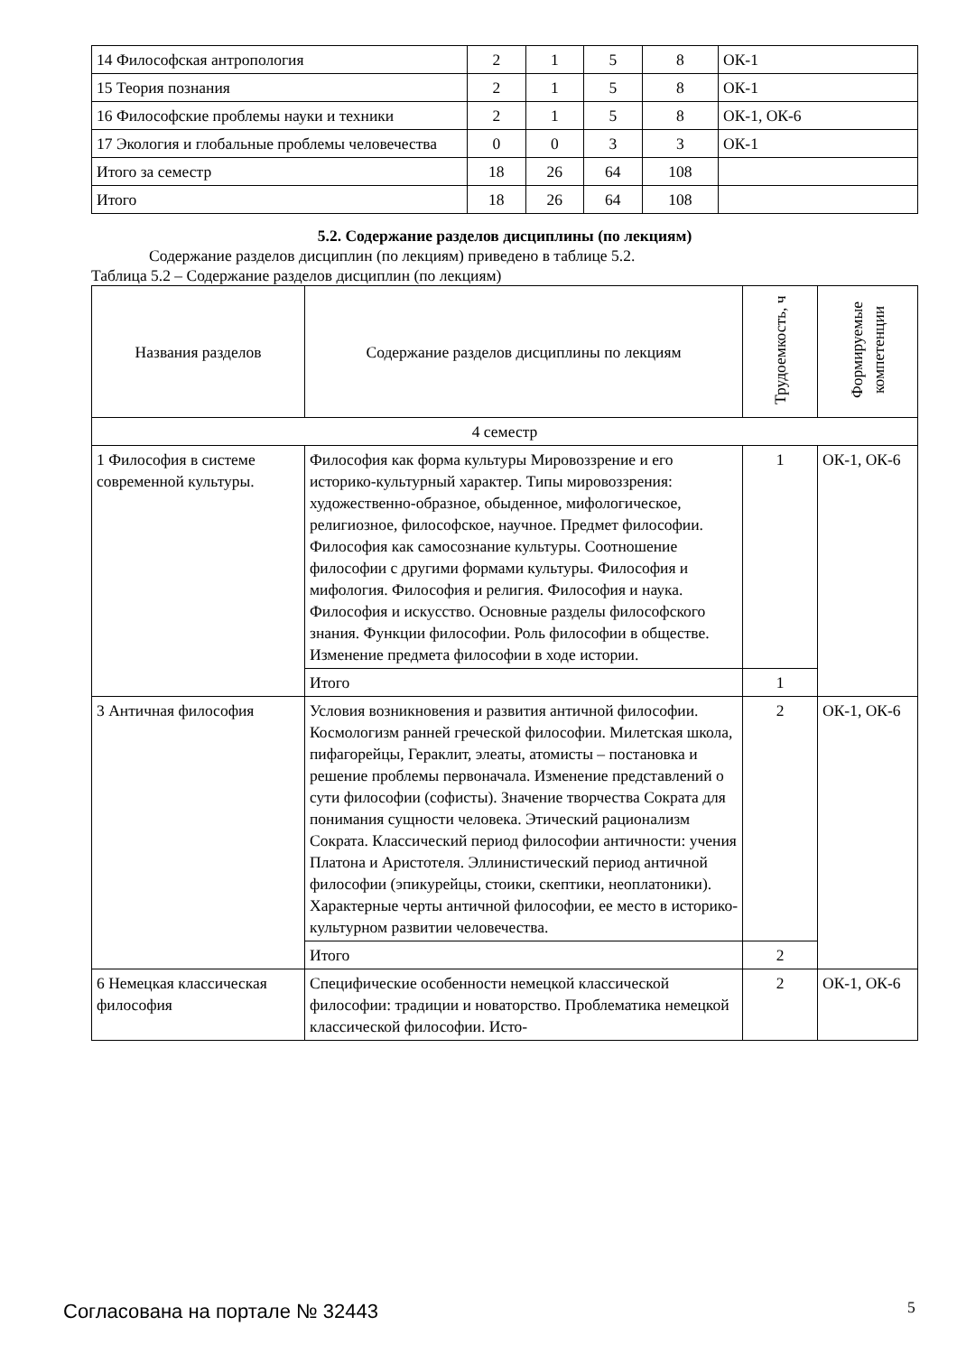| 14 Философская антропология | 2 | 1 | 5 | 8 | ОК-1 |
| 15 Теория познания | 2 | 1 | 5 | 8 | ОК-1 |
| 16 Философские проблемы науки и техники | 2 | 1 | 5 | 8 | ОК-1, ОК-6 |
| 17 Экология и глобальные проблемы человечества | 0 | 0 | 3 | 3 | ОК-1 |
| Итого за семестр | 18 | 26 | 64 | 108 | |
| Итого | 18 | 26 | 64 | 108 | |
5.2. Содержание разделов дисциплины (по лекциям)
Содержание разделов дисциплин (по лекциям) приведено в таблице 5.2.
Таблица 5.2 – Содержание разделов дисциплин (по лекциям)
| Названия разделов | Содержание разделов дисциплины по лекциям | Трудоемкость, ч | Формируемые компетенции |
| --- | --- | --- | --- |
| 4 семестр | | | |
| 1 Философия в системе современной культуры. | Философия как форма культуры Мировоззрение и его историко-культурный характер. Типы мировоззрения: художественно-образное, обыденное, мифологическое, религиозное, философское, научное. Предмет философии. Философия как самосознание культуры. Соотношение философии с другими формами культуры. Философия и мифология. Философия и религия. Философия и наука. Философия и искусство. Основные разделы философского знания. Функции философии. Роль философии в обществе. Изменение предмета философии в ходе истории. | 1 | ОК-1, ОК-6 |
| | Итого | 1 | |
| 3 Античная философия | Условия возникновения и развития античной философии. Космологизм ранней греческой философии. Милетская школа, пифагорейцы, Гераклит, элеаты, атомисты – постановка и решение проблемы первоначала. Изменение представлений о сути философии (софисты). Значение творчества Сократа для понимания сущности человека. Этический рационализм Сократа. Классический период философии античности: учения Платона и Аристотеля. Эллинистический период античной философии (эпикурейцы, стоики, скептики, неоплатоники). Характерные черты античной философии, ее место в историко-культурном развитии человечества. | 2 | ОК-1, ОК-6 |
| | Итого | 2 | |
| 6 Немецкая классическая философия | Специфические особенности немецкой классической философии: традиции и новаторство. Проблематика немецкой классической философии. Исто- | 2 | ОК-1, ОК-6 |
Согласована на портале № 32443 5